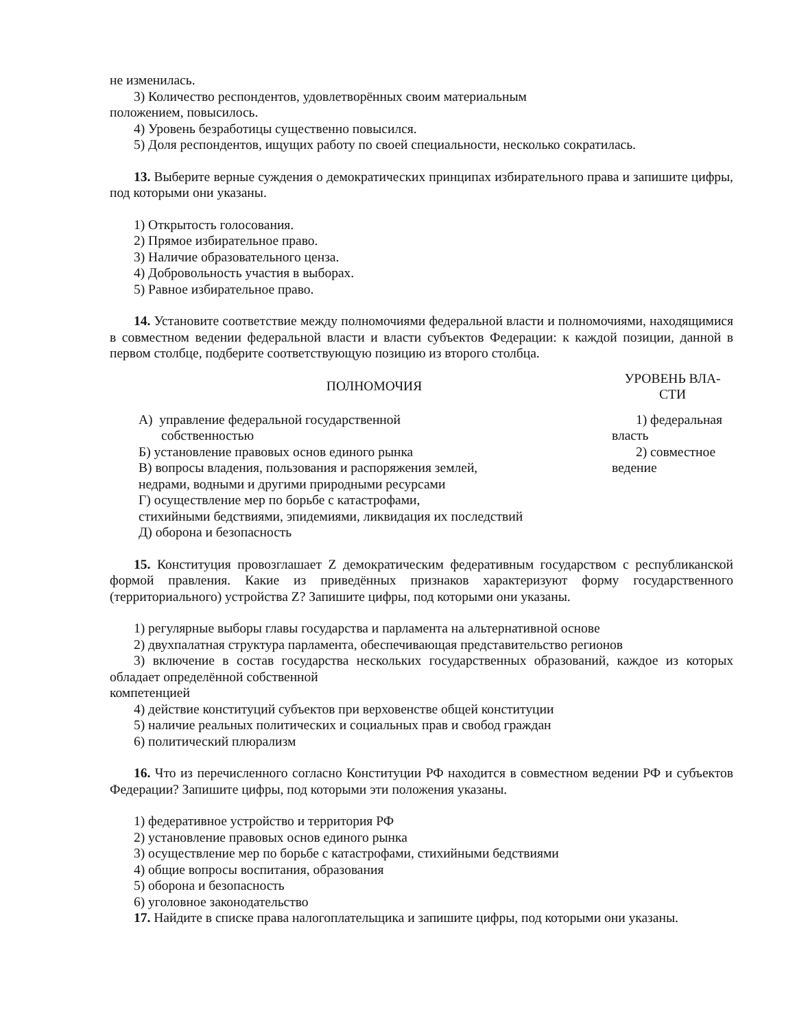не изменилась.
3) Количество респондентов, удовлетворённых своим материальным
положением, повысилось.
4) Уровень безработицы существенно повысился.
5) Доля респондентов, ищущих работу по своей специальности, несколько сократилась.
13. Выберите верные суждения о демократических принципах избирательного права и запишите цифры, под которыми они указаны.
1) Открытость голосования.
2) Прямое избирательное право.
3) Наличие образовательного ценза.
4) Добровольность участия в выборах.
5) Равное избирательное право.
14. Установите соответствие между полномочиями федеральной власти и полномочиями, находящимися в совместном ведении федеральной власти и власти субъектов Федерации: к каждой позиции, данной в первом столбце, подберите соответствующую позицию из второго столбца.
| ПОЛНОМОЧИЯ | УРОВЕНЬ ВЛА- СТИ |
| --- | --- |
| А) управление федеральной государственной собственностью Б) установление правовых основ единого рынка В) вопросы владения, пользования и распоряжения землей, недрами, водными и другими природными ресурсами Г) осуществление мер по борьбе с катастрофами, стихийными бедствиями, эпидемиями, ликвидация их последствий Д) оборона и безопасность | 1) федеральная власть 2) совместное ведение |
15. Конституция провозглашает Z демократическим федеративным государством с республиканской формой правления. Какие из приведённых признаков характеризуют форму государственного (территориального) устройства Z? Запишите цифры, под которыми они указаны.
1) регулярные выборы главы государства и парламента на альтернативной основе
2) двухпалатная структура парламента, обеспечивающая представительство регионов
3) включение в состав государства нескольких государственных образований, каждое из которых обладает определённой собственной
компетенцией
4) действие конституций субъектов при верховенстве общей конституции
5) наличие реальных политических и социальных прав и свобод граждан
6) политический плюрализм
16. Что из перечисленного согласно Конституции РФ находится в совместном ведении РФ и субъектов Федерации? Запишите цифры, под которыми эти положения указаны.
1) федеративное устройство и территория РФ
2) установление правовых основ единого рынка
3) осуществление мер по борьбе с катастрофами, стихийными бедствиями
4) общие вопросы воспитания, образования
5) оборона и безопасность
6) уголовное законодательство
17. Найдите в списке права налогоплательщика и запишите цифры, под которыми они указаны.